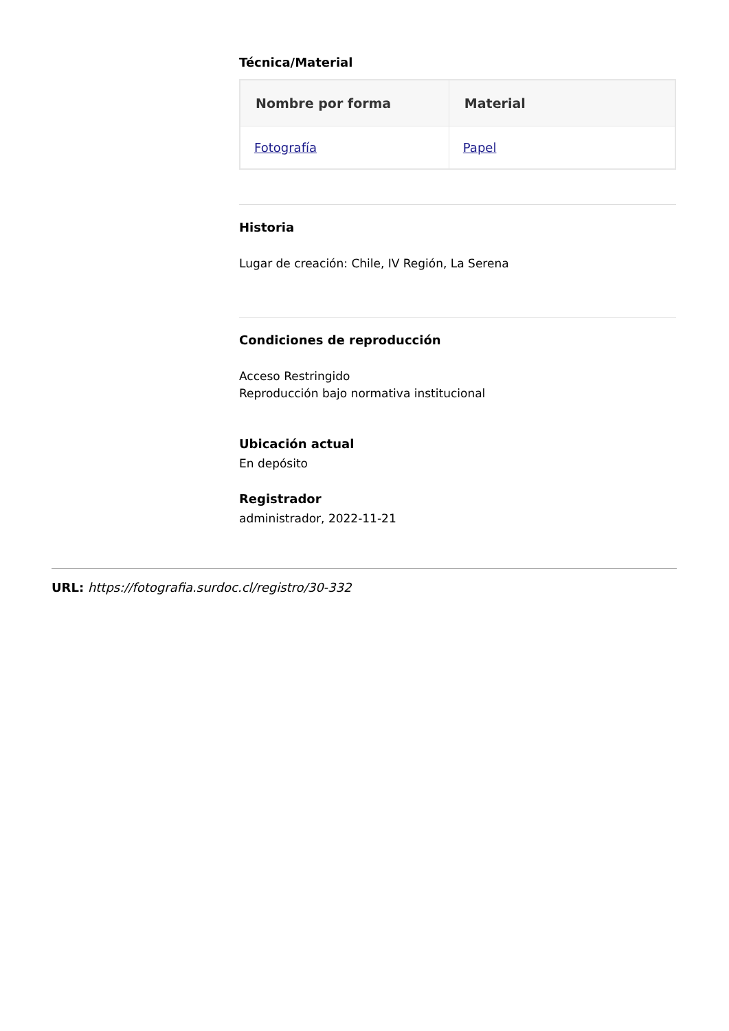Técnica/Material
| Nombre por forma | Material |
| --- | --- |
| Fotografía | Papel |
Historia
Lugar de creación: Chile, IV Región, La Serena
Condiciones de reproducción
Acceso Restringido
Reproducción bajo normativa institucional
Ubicación actual
En depósito
Registrador
administrador, 2022-11-21
URL: https://fotografia.surdoc.cl/registro/30-332